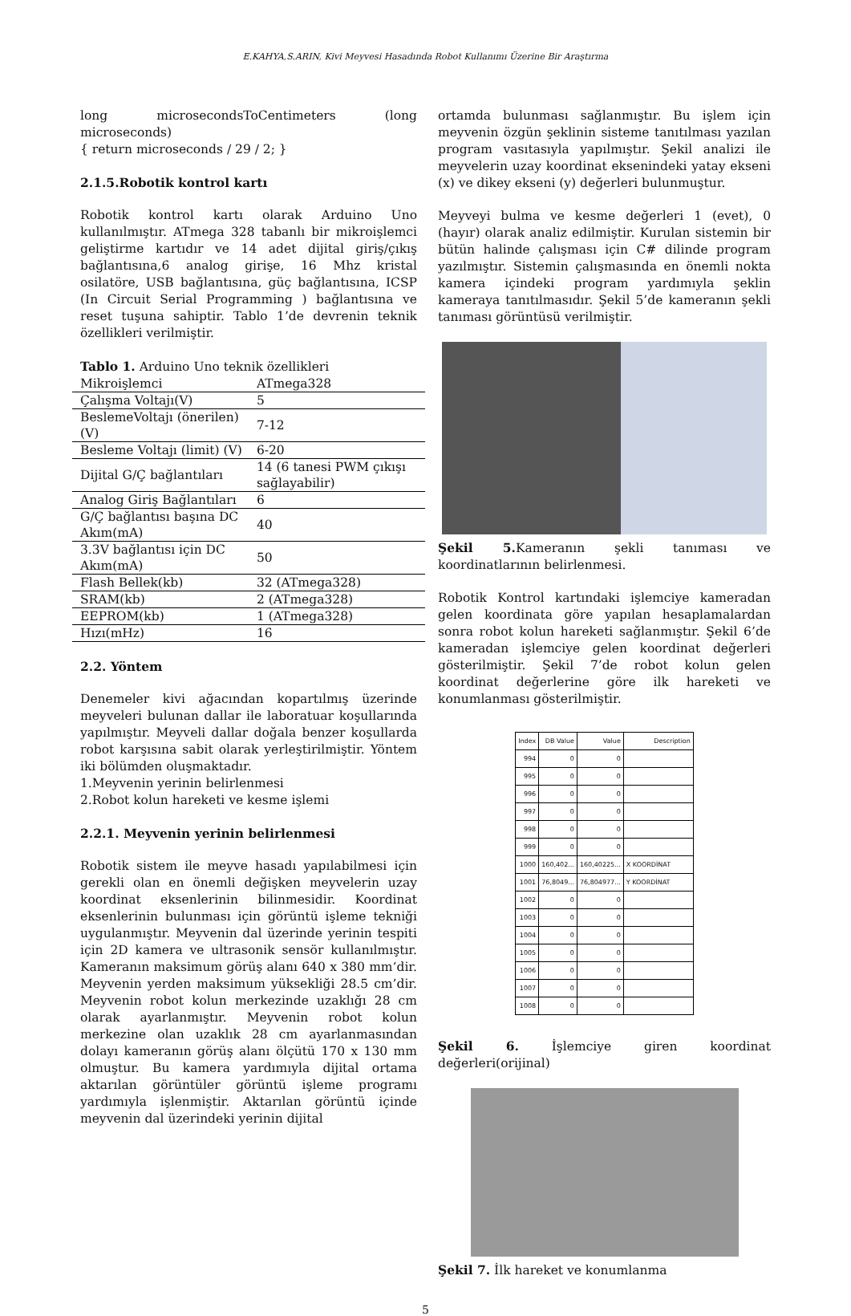E.KAHYA,S.ARIN, Kivi Meyvesi Hasadında Robot Kullanımı Üzerine Bir Araştırma
long microsecondsToCentimeters (long microseconds)
{ return microseconds / 29 / 2; }
2.1.5.Robotik kontrol kartı
Robotik kontrol kartı olarak Arduino Uno kullanılmıştır. ATmega 328 tabanlı bir mikroişlemci geliştirme kartıdır ve 14 adet dijital giriş/çıkış bağlantısına,6 analog girişe, 16 Mhz kristal osilatöre, USB bağlantısına, güç bağlantısına, ICSP (In Circuit Serial Programming ) bağlantısına ve reset tuşuna sahiptir. Tablo 1’de devrenin teknik özellikleri verilmiştir.
Tablo 1. Arduino Uno teknik özellikleri
| Mikroişlemci | ATmega328 |
| Çalışma Voltajı(V) | 5 |
| BeslemeVoltajı (önerilen)(V) | 7-12 |
| Besleme Voltajı (limit) (V) | 6-20 |
| Dijital G/Ç bağlantıları | 14 (6 tanesi PWM çıkışı sağlayabilir) |
| Analog Giriş Bağlantıları | 6 |
| G/Ç bağlantısı başına DC Akım(mA) | 40 |
| 3.3V bağlantısı için DC Akım(mA) | 50 |
| Flash Bellek(kb) | 32 (ATmega328) |
| SRAM(kb) | 2 (ATmega328) |
| EEPROM(kb) | 1 (ATmega328) |
| Hızı(mHz) | 16 |
2.2. Yöntem
Denemeler kivi ağacından kopartılmış üzerinde meyveleri bulunan dallar ile laboratuar koşullarında yapılmıştır. Meyveli dallar doğala benzer koşullarda robot karşısına sabit olarak yerleştirilmiştir. Yöntem iki bölümden oluşmaktadır.
1.Meyvenin yerinin belirlenmesi
2.Robot kolun hareketi ve kesme işlemi
2.2.1. Meyvenin yerinin belirlenmesi
Robotik sistem ile meyve hasadı yapılabilmesi için gerekli olan en önemli değişken meyvelerin uzay koordinat eksenlerinin bilinmesidir. Koordinat eksenlerinin bulunması için görüntü işleme tekniği uygulanmıştır. Meyvenin dal üzerinde yerinin tespiti için 2D kamera ve ultrasonik sensör kullanılmıştır. Kameranın maksimum görüş alanı 640 x 380 mm‘dir. Meyvenin yerden maksimum yüksekliği 28.5 cm’dir. Meyvenin robot kolun merkezinde uzaklığı 28 cm olarak ayarlanmıştır. Meyvenin robot kolun merkezine olan uzaklık 28 cm ayarlanmasından dolayı kameranın görüş alanı ölçütü 170 x 130 mm olmuştur. Bu kamera yardımıyla dijital ortama aktarılan görüntüler görüntü işleme programı yardımıyla işlenmiştir. Aktarılan görüntü içinde meyvenin dal üzerindeki yerinin dijital
ortamda bulunması sağlanmıştır. Bu işlem için meyvenin özgün şeklinin sisteme tanıtılması yazılan program vasıtasıyla yapılmıştır. Şekil analizi ile meyvelerin uzay koordinat eksenindeki yatay ekseni (x) ve dikey ekseni (y) değerleri bulunmuştur.
Meyveyi bulma ve kesme değerleri 1 (evet), 0 (hayır) olarak analiz edilmiştir. Kurulan sistemin bir bütün halinde çalışması için C# dilinde program yazılmıştır. Sistemin çalışmasında en önemli nokta kamera içindeki program yardımıyla şeklin kameraya tanıtılmasıdır. Şekil 5’de kameranın şekli tanıması görüntüsü verilmiştir.
Şekil 5. Kameranın şekli tanıması ve koordinatlarının belirlenmesi.
Robotik Kontrol kartındaki işlemciye kameradan gelen koordinata göre yapılan hesaplamalardan sonra robot kolun hareketi sağlanmıştır. Şekil 6’de kameradan işlemciye gelen koordinat değerleri gösterilmiştir. Şekil 7’de robot kolun gelen koordinat değerlerine göre ilk hareketi ve konumlanması gösterilmiştir.
| Index | DB Value | Value | Description |
| --- | --- | --- | --- |
| 994 | 0 | 0 | |
| 995 | 0 | 0 | |
| 996 | 0 | 0 | |
| 997 | 0 | 0 | |
| 998 | 0 | 0 | |
| 999 | 0 | 0 | |
| 1000 | 160,402... | 160,40225... | X KOORDİNAT |
| 1001 | 76,8049... | 76,804977... | Y KOORDİNAT |
| 1002 | 0 | 0 | |
| 1003 | 0 | 0 | |
| 1004 | 0 | 0 | |
| 1005 | 0 | 0 | |
| 1006 | 0 | 0 | |
| 1007 | 0 | 0 | |
| 1008 | 0 | 0 | |
Şekil 6. İşlemciye giren koordinat değerleri(orijinal)
Şekil 7. İlk hareket ve konumlanma
5